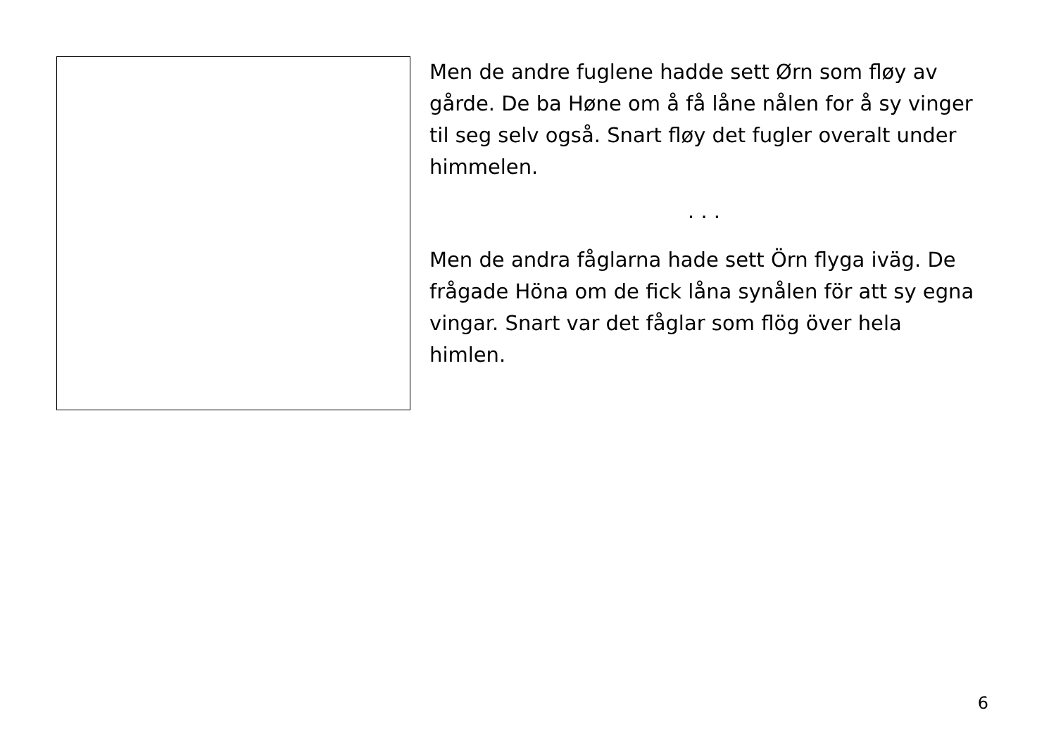Men de andre fuglene hadde sett Ørn som fløy av gårde. De ba Høne om å få låne nålen for å sy vinger til seg selv også. Snart fløy det fugler overalt under himmelen.
. . .
Men de andra fåglarna hade sett Örn flyga iväg. De frågade Höna om de fick låna synålen för att sy egna vingar. Snart var det fåglar som flög över hela himlen.
6